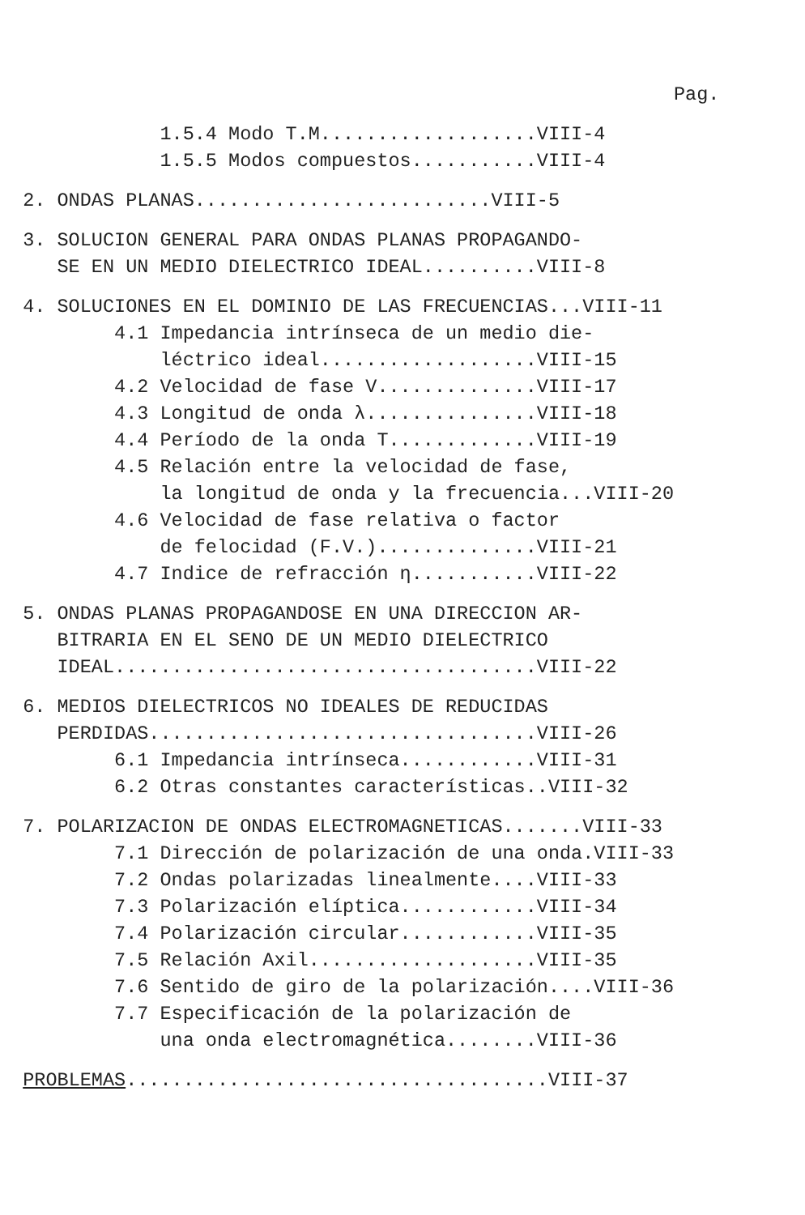Pag.
1.5.4 Modo T.M...................VIII-4
1.5.5 Modos compuestos...........VIII-4
2. ONDAS PLANAS..........................VIII-5
3. SOLUCION GENERAL PARA ONDAS PLANAS PROPAGANDO-
SE EN UN MEDIO DIELECTRICO IDEAL..........VIII-8
4. SOLUCIONES EN EL DOMINIO DE LAS FRECUENCIAS...VIII-11
4.1 Impedancia intrínseca de un medio die-
léctrico ideal...................VIII-15
4.2 Velocidad de fase V..............VIII-17
4.3 Longitud de onda λ...............VIII-18
4.4 Período de la onda T.............VIII-19
4.5 Relación entre la velocidad de fase,
la longitud de onda y la frecuencia...VIII-20
4.6 Velocidad de fase relativa o factor
de felocidad (F.V.)..............VIII-21
4.7 Indice de refracción η...........VIII-22
5. ONDAS PLANAS PROPAGANDOSE EN UNA DIRECCION AR-
BITRARIA EN EL SENO DE UN MEDIO DIELECTRICO
IDEAL.....................................VIII-22
6. MEDIOS DIELECTRICOS NO IDEALES DE REDUCIDAS
PERDIDAS..................................VIII-26
6.1 Impedancia intrínseca............VIII-31
6.2 Otras constantes características..VIII-32
7. POLARIZACION DE ONDAS ELECTROMAGNETICAS.......VIII-33
7.1 Dirección de polarización de una onda.VIII-33
7.2 Ondas polarizadas linealmente....VIII-33
7.3 Polarización elíptica............VIII-34
7.4 Polarización circular............VIII-35
7.5 Relación Axil....................VIII-35
7.6 Sentido de giro de la polarización....VIII-36
7.7 Especificación de la polarización de
una onda electromagnética........VIII-36
PROBLEMAS.....................................VIII-37